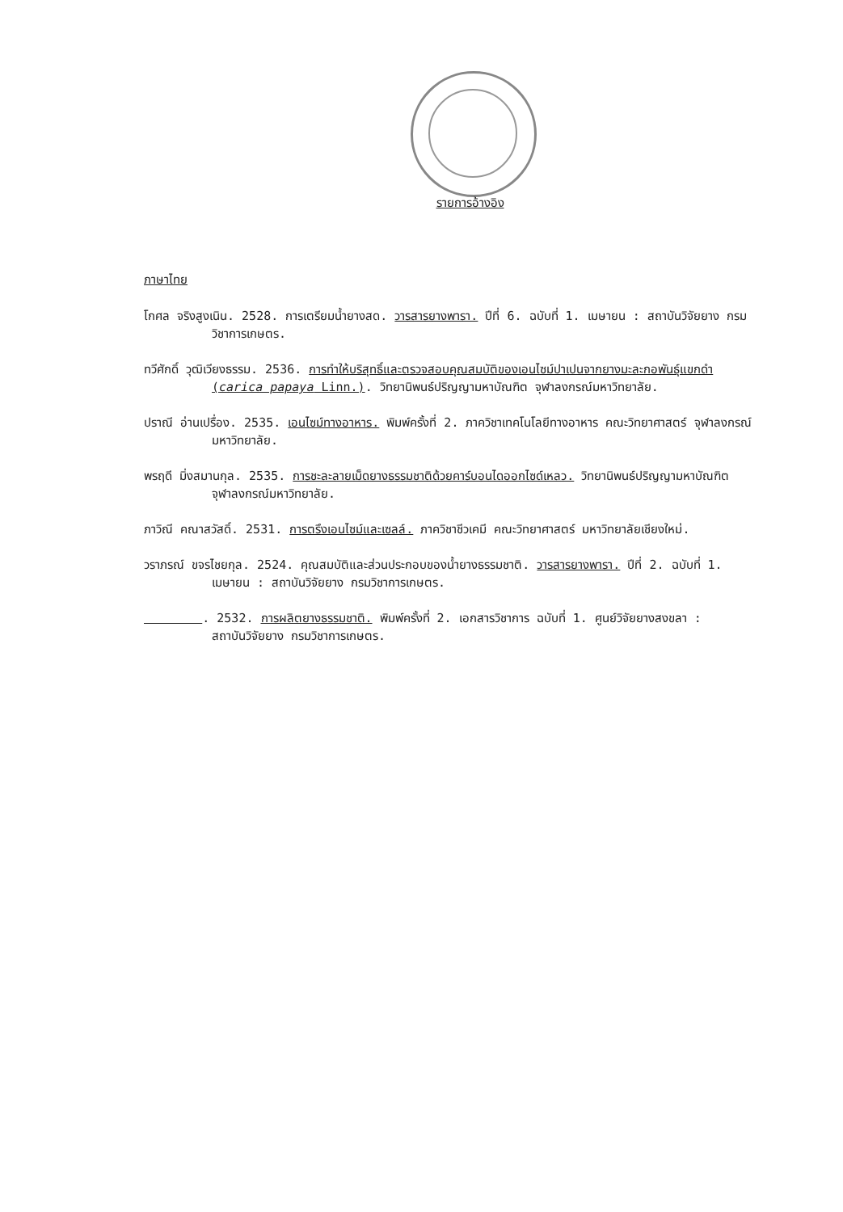รายการอ้างอิง
ภาษาไทย
โกศล จริงสูงเนิน. 2528. การเตรียมน้ำยางสด. วารสารยางพารา. ปีที่ 6. ฉบับที่ 1. เมษายน : สถาบันวิจัยยาง กรมวิชาการเกษตร.
ทวีศักดิ์ วุฒิเวียงธรรม. 2536. การทำให้บริสุทธิ์และตรวจสอบคุณสมบัติของเอนไซม์ปาเปนจากยางมะละกอพันธุ์แขกดำ (carica papaya Linn.). วิทยานิพนธ์ปริญญามหาบัณฑิต จุฬาลงกรณ์มหาวิทยาลัย.
ปราณี อ่านเปรื่อง. 2535. เอนไซม์ทางอาหาร. พิมพ์ครั้งที่ 2. ภาควิชาเทคโนโลยีทางอาหาร คณะวิทยาศาสตร์ จุฬาลงกรณ์มหาวิทยาลัย.
พรฤดี มิ่งสมานกุล. 2535. การชะละลายเม็ดยางธรรมชาติด้วยคาร์บอนไดออกไซด์เหลว. วิทยานิพนธ์ปริญญามหาบัณฑิต จุฬาลงกรณ์มหาวิทยาลัย.
ภาวิณี คณาสวัสดิ์. 2531. การตรึงเอนไซม์และเซลล์. ภาควิชาชีวเคมี คณะวิทยาศาสตร์ มหาวิทยาลัยเชียงใหม่.
วราภรณ์ ขจรไชยกุล. 2524. คุณสมบัติและส่วนประกอบของน้ำยางธรรมชาติ. วารสารยางพารา. ปีที่ 2. ฉบับที่ 1. เมษายน : สถาบันวิจัยยาง กรมวิชาการเกษตร.
. 2532. การผลิตยางธรรมชาติ. พิมพ์ครั้งที่ 2. เอกสารวิชาการ ฉบับที่ 1. ศูนย์วิจัยยางสงขลา : สถาบันวิจัยยาง กรมวิชาการเกษตร.